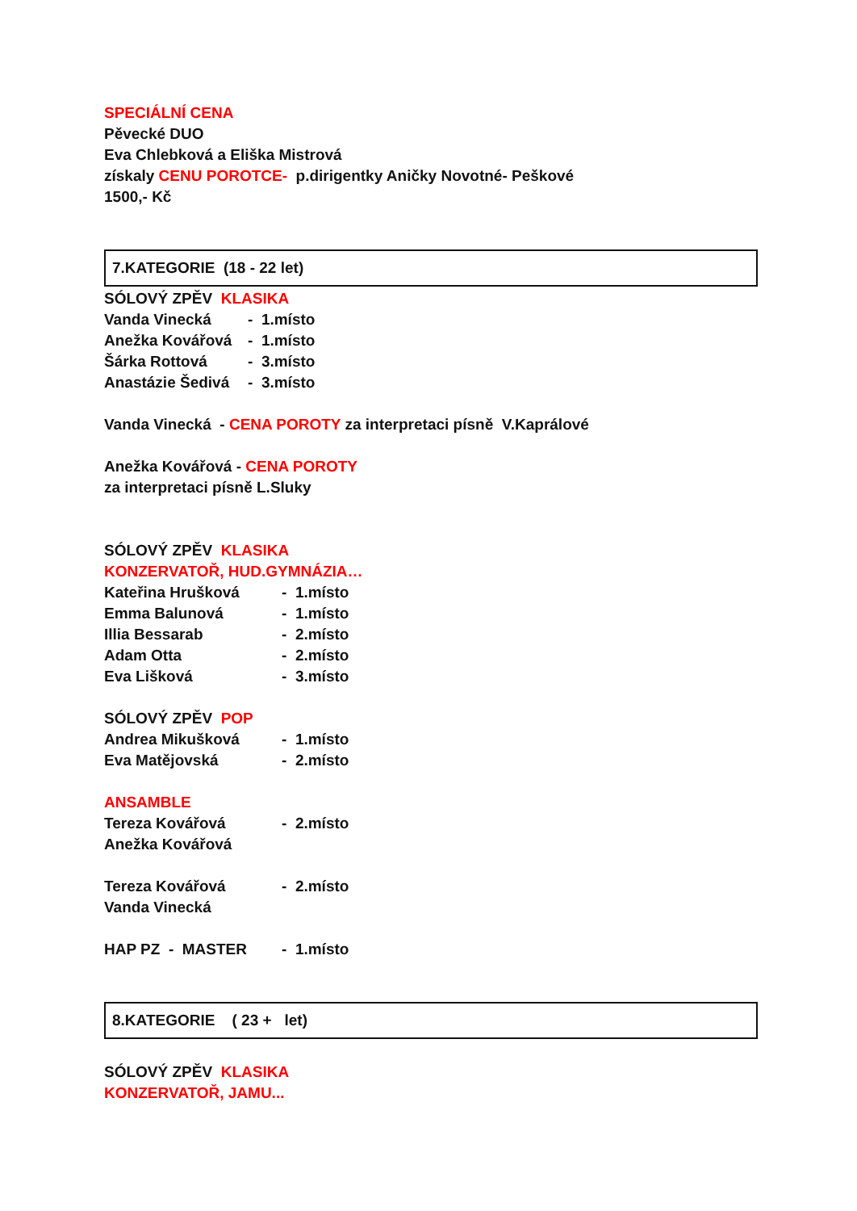SPECIÁLNÍ CENA
Pěvecké DUO
Eva Chlebková a Eliška Mistrová
získaly CENU POROTCE- p.dirigentky Aničky Novotné- Peškové
1500,- Kč
7.KATEGORIE (18 - 22 let)
SÓLOVÝ ZPĚV KLASIKA
Vanda Vinecká - 1.místo
Anežka Kovářová - 1.místo
Šárka Rottová - 3.místo
Anastázie Šedivá - 3.místo
Vanda Vinecká - CENA POROTY za interpretaci písně V.Kaprálové
Anežka Kovářová - CENA POROTY
za interpretaci písně L.Sluky
SÓLOVÝ ZPĚV KLASIKA
KONZERVATOŘ, HUD.GYMNÁZIA…
Kateřina Hrušková - 1.místo
Emma Balunová - 1.místo
Illia Bessarab - 2.místo
Adam Otta - 2.místo
Eva Lišková - 3.místo
SÓLOVÝ ZPĚV POP
Andrea Mikušková - 1.místo
Eva Matějovská - 2.místo
ANSAMBLE
Tereza Kovářová - 2.místo
Anežka Kovářová
Tereza Kovářová - 2.místo
Vanda Vinecká
HAP PZ - MASTER - 1.místo
8.KATEGORIE ( 23 + let)
SÓLOVÝ ZPĚV KLASIKA
KONZERVATOŘ, JAMU...